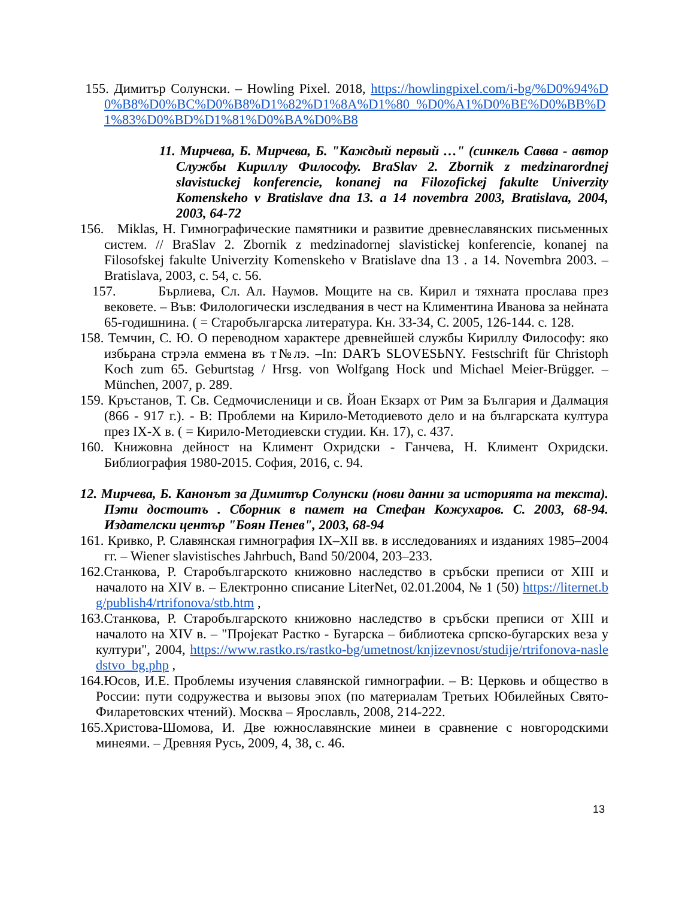155. Димитър Солунски. – Howling Pixel. 2018, https://howlingpixel.com/i-bg/%D0%94%D0%B8%D0%BC%D0%B8%D1%82%D1%8A%D1%80_%D0%A1%D0%BE%D0%BB%D1%83%D0%BD%D1%81%D0%BA%D0%B8
11. Мирчева, Б. Мирчева, Б. "Каждый первый …" (синкель Савва - автор Службы Кириллу Философу. BraSlav 2. Zbornik z medzinarordnej slavistuckej konferencie, konanej na Filozofickej fakulte Univerzity Komenskeho v Bratislave dna 13. a 14 novembra 2003, Bratislava, 2004, 2003, 64-72
156. Miklas, H. Гимнографические памятники и развитие древнеславянских письменных систем. // BraSlav 2. Zbornik z medzinadornej slavistickej konferencie, konanej na Filosofskej fakulte Univerzity Komenskeho v Bratislave dna 13 . a 14. Novembra 2003. – Bratislava, 2003, с. 54, с. 56.
157. Бърлиева, Сл. Ал. Наумов. Мощите на св. Кирил и тяхната прослава през вековете. – Във: Филологически изследвания в чест на Климентина Иванова за нейната 65-годишнина. ( = Старобългарска литература. Кн. 33-34, С. 2005, 126-144. с. 128.
158. Темчин, С. Ю. О переводном характере древнейшей службы Кириллу Философу: яко избьрана стрэла еммена въ т№лэ. –In: DARЪ SLOVESЬNY. Festschrift für Christoph Koch zum 65. Geburtstag / Hrsg. von Wolfgang Hock und Michael Meier-Brügger. – München, 2007, p. 289.
159. Кръстанов, Т. Св. Седмочисленици и св. Йоан Екзарх от Рим за България и Далмация (866 - 917 г.). - В: Проблеми на Кирило-Методиевото дело и на българската култура през IX-X в. ( = Кирило-Методиевски студии. Кн. 17), с. 437.
160. Книжовна дейност на Климент Охридски - Ганчева, Н. Климент Охридски. Библиография 1980-2015. София, 2016, с. 94.
12. Мирчева, Б. Канонът за Димитър Солунски (нови данни за историята на текста). Пэти достоитъ . Сборник в памет на Стефан Кожухаров. С. 2003, 68-94. Издателски център "Боян Пенев", 2003, 68-94
161. Кривко, Р. Славянская гимнография IX–XII вв. в исследованиях и изданиях 1985–2004 гг. – Wiener slavistisches Jahrbuch, Band 50/2004, 203–233.
162.Станкова, Р. Старобългарското книжовно наследство в сръбски преписи от XIII и началото на XIV в. – Електронно списание LiterNet, 02.01.2004, № 1 (50) https://liternet.bg/publish4/rtrifonova/stb.htm ,
163.Станкова, Р. Старобългарското книжовно наследство в сръбски преписи от XIII и началото на XIV в. – "Пројекат Растко - Бугарска – библиотека српско-бугарских веза у култури", 2004, https://www.rastko.rs/rastko-bg/umetnost/knjizevnost/studije/rtrifonova-nasledstvo_bg.php ,
164.Юсов, И.Е. Проблемы изучения славянской гимнографии. – В: Церковь и общество в России: пути содружества и вызовы эпох (по материалам Третьих Юбилейных Свято-Филаретовских чтений). Москва – Ярославль, 2008, 214-222.
165.Христова-Шомова, И. Две южнославянские минеи в сравнение с новгородскими минеями. – Древняя Русь, 2009, 4, 38, с. 46.
13